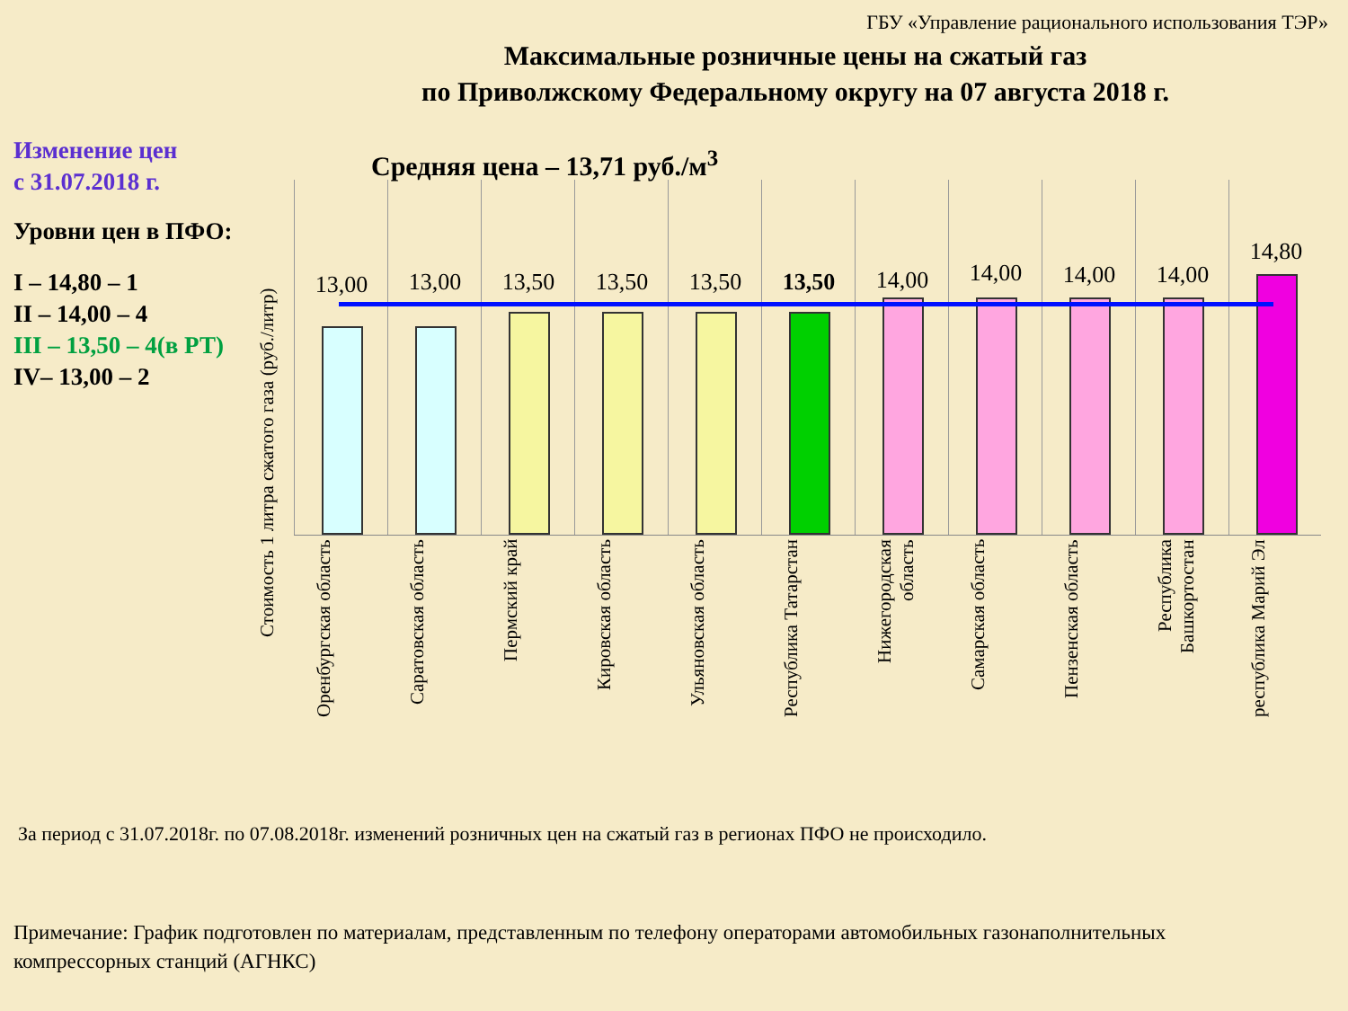ГБУ «Управление рационального использования ТЭР»
Максимальные розничные цены на сжатый газ
по Приволжскому Федеральному округу на 07 августа 2018 г.
Изменение цен
с 31.07.2018 г.
Уровни цен в ПФО:
I – 14,80 – 1
II – 14,00 – 4
III – 13,50 – 4(в РТ)
IV– 13,00 – 2
Средняя цена – 13,71 руб./м<sup>3</sup>
Стоимость 1 литра сжатого газа (руб./литр)
13,00
Оренбургская область
13,00
Саратовская область
13,50
Пермский край
13,50
Кировская область
13,50
Ульяновская область
13,50
Республика Татарстан
14,00
Нижегородская область
14,00
Самарская область
14,00
Пензенская область
14,00
Республика Башкортостан
14,80
республика Марий Эл
За период с 31.07.2018г. по 07.08.2018г. изменений розничных цен на сжатый газ в регионах ПФО не происходило.
Примечание: График подготовлен по материалам, представленным по телефону операторами автомобильных газонаполнительных компрессорных станций (АГНКС)